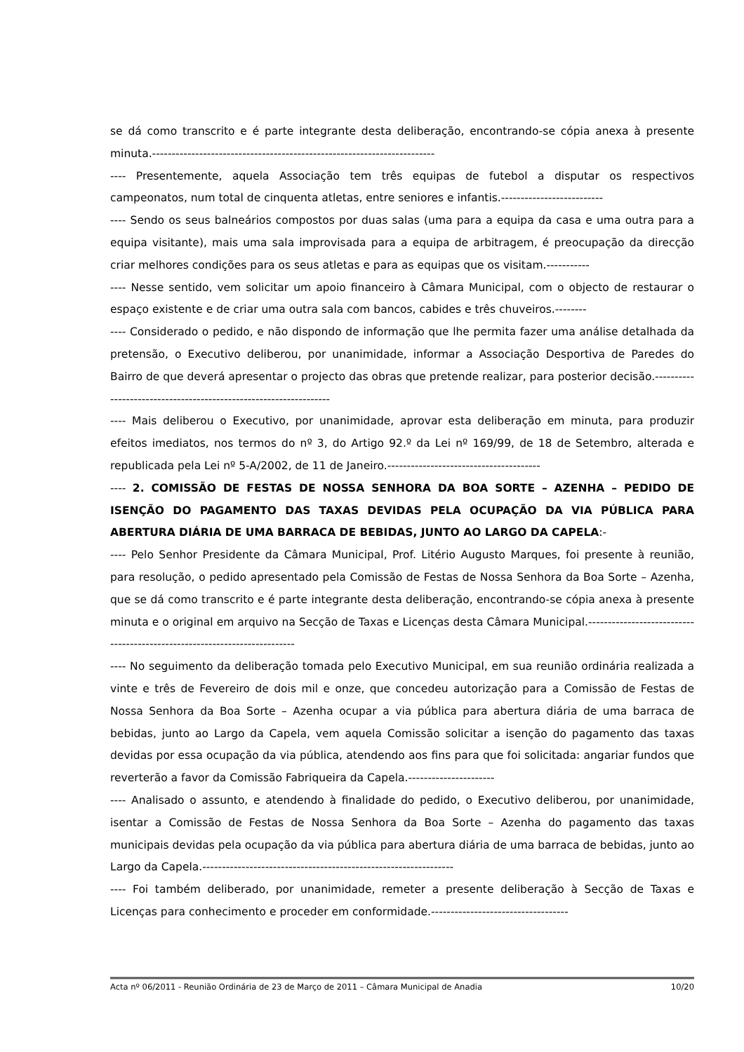se dá como transcrito e é parte integrante desta deliberação, encontrando-se cópia anexa à presente minuta.------------------------------------------------------------------------
---- Presentemente, aquela Associação tem três equipas de futebol a disputar os respectivos campeonatos, num total de cinquenta atletas, entre seniores e infantis.--------------------------
---- Sendo os seus balneários compostos por duas salas (uma para a equipa da casa e uma outra para a equipa visitante), mais uma sala improvisada para a equipa de arbitragem, é preocupação da direcção criar melhores condições para os seus atletas e para as equipas que os visitam.-----------
---- Nesse sentido, vem solicitar um apoio financeiro à Câmara Municipal, com o objecto de restaurar o espaço existente e de criar uma outra sala com bancos, cabides e três chuveiros.--------
---- Considerado o pedido, e não dispondo de informação que lhe permita fazer uma análise detalhada da pretensão, o Executivo deliberou, por unanimidade, informar a Associação Desportiva de Paredes do Bairro de que deverá apresentar o projecto das obras que pretende realizar, para posterior decisão.------------------------------------------------------------------
---- Mais deliberou o Executivo, por unanimidade, aprovar esta deliberação em minuta, para produzir efeitos imediatos, nos termos do nº 3, do Artigo 92.º da Lei nº 169/99, de 18 de Setembro, alterada e republicada pela Lei nº 5-A/2002, de 11 de Janeiro.---------------------------------------
---- 2. COMISSÃO DE FESTAS DE NOSSA SENHORA DA BOA SORTE – AZENHA – PEDIDO DE ISENÇÃO DO PAGAMENTO DAS TAXAS DEVIDAS PELA OCUPAÇÃO DA VIA PÚBLICA PARA ABERTURA DIÁRIA DE UMA BARRACA DE BEBIDAS, JUNTO AO LARGO DA CAPELA:-
---- Pelo Senhor Presidente da Câmara Municipal, Prof. Litério Augusto Marques, foi presente à reunião, para resolução, o pedido apresentado pela Comissão de Festas de Nossa Senhora da Boa Sorte – Azenha, que se dá como transcrito e é parte integrante desta deliberação, encontrando-se cópia anexa à presente minuta e o original em arquivo na Secção de Taxas e Licenças desta Câmara Municipal.--------------------------------------------------------------------------
---- No seguimento da deliberação tomada pelo Executivo Municipal, em sua reunião ordinária realizada a vinte e três de Fevereiro de dois mil e onze, que concedeu autorização para a Comissão de Festas de Nossa Senhora da Boa Sorte – Azenha ocupar a via pública para abertura diária de uma barraca de bebidas, junto ao Largo da Capela, vem aquela Comissão solicitar a isenção do pagamento das taxas devidas por essa ocupação da via pública, atendendo aos fins para que foi solicitada: angariar fundos que reverterão a favor da Comissão Fabriqueira da Capela.----------------------
---- Analisado o assunto, e atendendo à finalidade do pedido, o Executivo deliberou, por unanimidade, isentar a Comissão de Festas de Nossa Senhora da Boa Sorte – Azenha do pagamento das taxas municipais devidas pela ocupação da via pública para abertura diária de uma barraca de bebidas, junto ao Largo da Capela.----------------------------------------------------------------
---- Foi também deliberado, por unanimidade, remeter a presente deliberação à Secção de Taxas e Licenças para conhecimento e proceder em conformidade.-----------------------------------
Acta nº 06/2011 - Reunião Ordinária de 23 de Março de 2011 – Câmara Municipal de Anadia 10/20